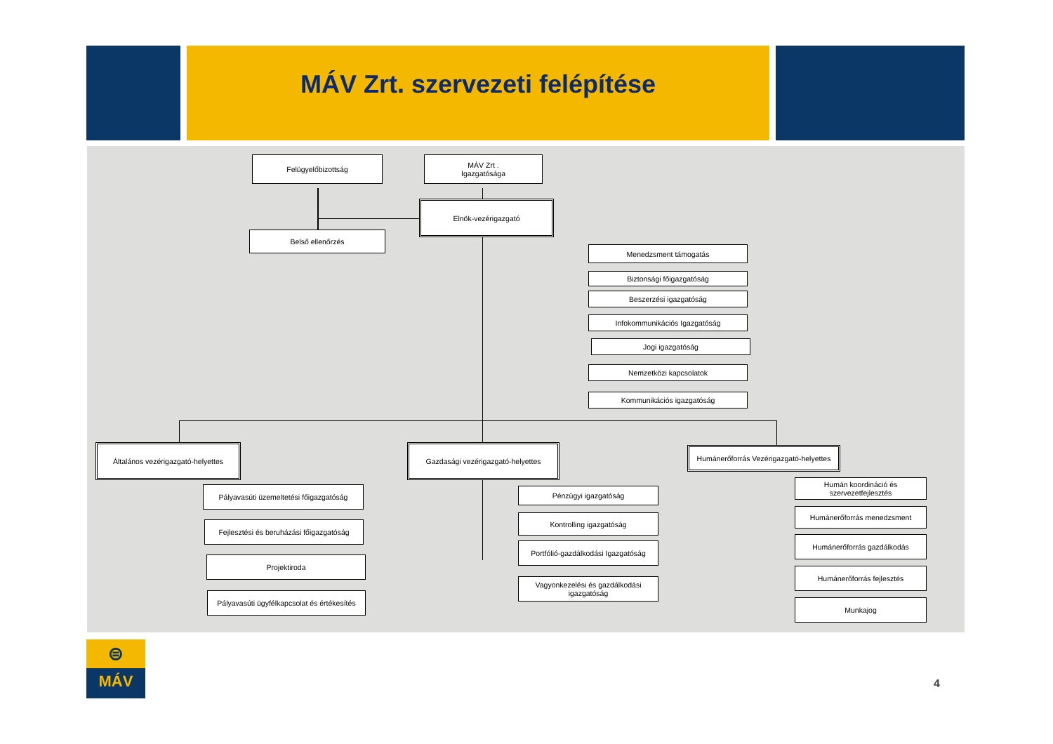MÁV Zrt. szervezeti felépítése
Felügyelőbizottság
MÁV Zrt .
Igazgatósága
Elnök-vezérigazgató
Belső ellenőrzés
Menedzsment támogatás
Biztonsági főigazgatóság
Beszerzési igazgatóság
Infokommunikációs Igazgatóság
Jogi igazgatóság
Nemzetközi kapcsolatok
Kommunikációs igazgatóság
Általános vezérigazgató-helyettes
Gazdasági vezérigazgató-helyettes
Humánerőforrás Vezérigazgató-helyettes
Pályavasúti üzemeltetési főigazgatóság
Fejlesztési és beruházási főigazgatóság
Projektiroda
Pályavasúti ügyfélkapcsolat és értékesítés
Pénzügyi igazgatóság
Kontrolling igazgatóság
Portfólió-gazdálkodási Igazgatóság
Vagyonkezelési és gazdálkodási igazgatóság
Humán koordináció és szervezetfejlesztés
Humánerőforrás menedzsment
Humánerőforrás gazdálkodás
Humánerőforrás fejlesztés
Munkajog
⊜
MÁV
4